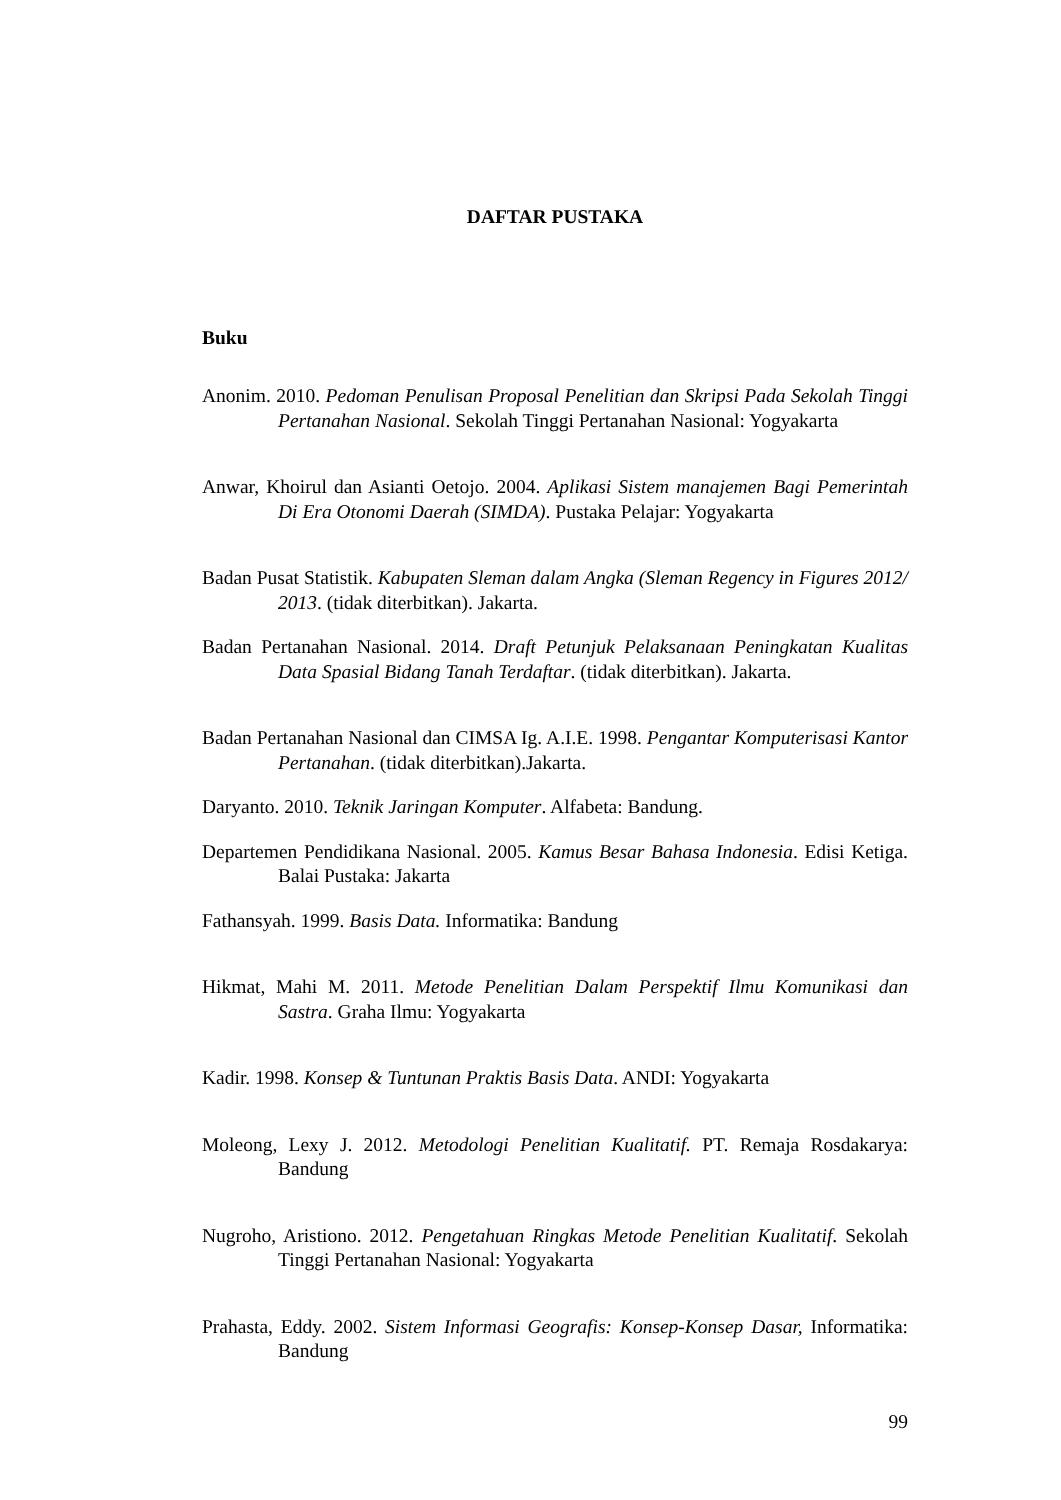DAFTAR PUSTAKA
Buku
Anonim. 2010. Pedoman Penulisan Proposal Penelitian dan Skripsi Pada Sekolah Tinggi Pertanahan Nasional. Sekolah Tinggi Pertanahan Nasional: Yogyakarta
Anwar, Khoirul dan Asianti Oetojo. 2004. Aplikasi Sistem manajemen Bagi Pemerintah Di Era Otonomi Daerah (SIMDA). Pustaka Pelajar: Yogyakarta
Badan Pusat Statistik. Kabupaten Sleman dalam Angka (Sleman Regency in Figures 2012/ 2013. (tidak diterbitkan). Jakarta.
Badan Pertanahan Nasional. 2014. Draft Petunjuk Pelaksanaan Peningkatan Kualitas Data Spasial Bidang Tanah Terdaftar. (tidak diterbitkan). Jakarta.
Badan Pertanahan Nasional dan CIMSA Ig. A.I.E. 1998. Pengantar Komputerisasi Kantor Pertanahan. (tidak diterbitkan).Jakarta.
Daryanto. 2010. Teknik Jaringan Komputer. Alfabeta: Bandung.
Departemen Pendidikana Nasional. 2005. Kamus Besar Bahasa Indonesia. Edisi Ketiga. Balai Pustaka: Jakarta
Fathansyah. 1999. Basis Data. Informatika: Bandung
Hikmat, Mahi M. 2011. Metode Penelitian Dalam Perspektif Ilmu Komunikasi dan Sastra. Graha Ilmu: Yogyakarta
Kadir. 1998. Konsep & Tuntunan Praktis Basis Data. ANDI: Yogyakarta
Moleong, Lexy J. 2012. Metodologi Penelitian Kualitatif. PT. Remaja Rosdakarya: Bandung
Nugroho, Aristiono. 2012. Pengetahuan Ringkas Metode Penelitian Kualitatif. Sekolah Tinggi Pertanahan Nasional: Yogyakarta
Prahasta, Eddy. 2002. Sistem Informasi Geografis: Konsep-Konsep Dasar, Informatika: Bandung
99